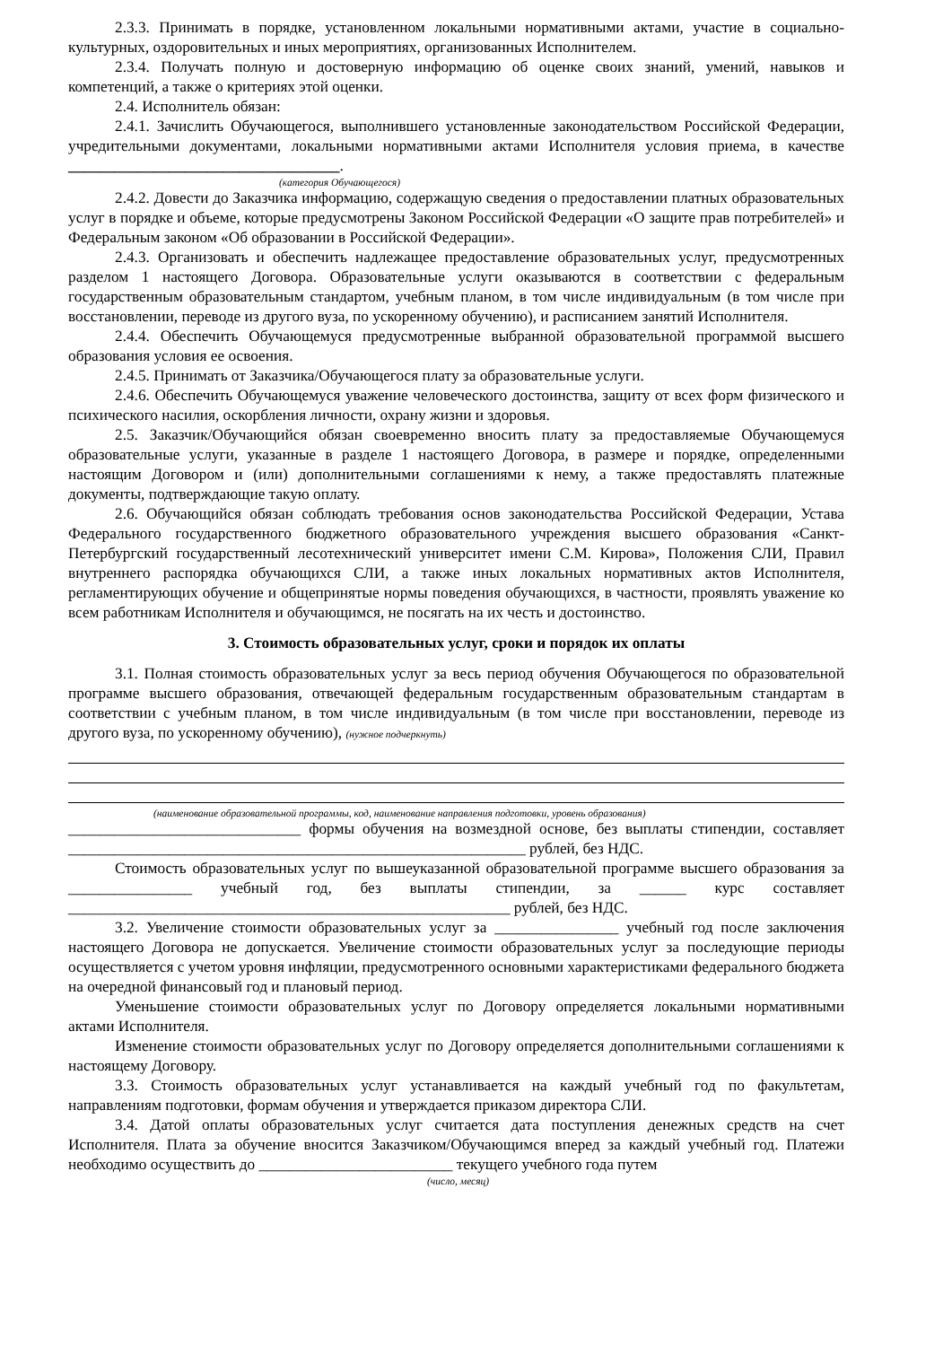2.3.3. Принимать в порядке, установленном локальными нормативными актами, участие в социально-культурных, оздоровительных и иных мероприятиях, организованных Исполнителем.
2.3.4. Получать полную и достоверную информацию об оценке своих знаний, умений, навыков и компетенций, а также о критериях этой оценки.
2.4. Исполнитель обязан:
2.4.1. Зачислить Обучающегося, выполнившего установленные законодательством Российской Федерации, учредительными документами, локальными нормативными актами Исполнителя условия приема, в качестве ___________________________________.
(категория Обучающегося)
2.4.2. Довести до Заказчика информацию, содержащую сведения о предоставлении платных образовательных услуг в порядке и объеме, которые предусмотрены Законом Российской Федерации «О защите прав потребителей» и Федеральным законом «Об образовании в Российской Федерации».
2.4.3. Организовать и обеспечить надлежащее предоставление образовательных услуг, предусмотренных разделом 1 настоящего Договора. Образовательные услуги оказываются в соответствии с федеральным государственным образовательным стандартом, учебным планом, в том числе индивидуальным (в том числе при восстановлении, переводе из другого вуза, по ускоренному обучению), и расписанием занятий Исполнителя.
2.4.4. Обеспечить Обучающемуся предусмотренные выбранной образовательной программой высшего образования условия ее освоения.
2.4.5. Принимать от Заказчика/Обучающегося плату за образовательные услуги.
2.4.6. Обеспечить Обучающемуся уважение человеческого достоинства, защиту от всех форм физического и психического насилия, оскорбления личности, охрану жизни и здоровья.
2.5. Заказчик/Обучающийся обязан своевременно вносить плату за предоставляемые Обучающемуся образовательные услуги, указанные в разделе 1 настоящего Договора, в размере и порядке, определенными настоящим Договором и (или) дополнительными соглашениями к нему, а также предоставлять платежные документы, подтверждающие такую оплату.
2.6. Обучающийся обязан соблюдать требования основ законодательства Российской Федерации, Устава Федерального государственного бюджетного образовательного учреждения высшего образования «Санкт-Петербургский государственный лесотехнический университет имени С.М. Кирова», Положения СЛИ, Правил внутреннего распорядка обучающихся СЛИ, а также иных локальных нормативных актов Исполнителя, регламентирующих обучение и общепринятые нормы поведения обучающихся, в частности, проявлять уважение ко всем работникам Исполнителя и обучающимся, не посягать на их честь и достоинство.
3. Стоимость образовательных услуг, сроки и порядок их оплаты
3.1. Полная стоимость образовательных услуг за весь период обучения Обучающегося по образовательной программе высшего образования, отвечающей федеральным государственным образовательным стандартам в соответствии с учебным планом, в том числе индивидуальным (в том числе при восстановлении, переводе из другого вуза, по ускоренному обучению), (нужное подчеркнуть)
(наименование образовательной программы, код, наименование направления подготовки, уровень образования)
______________________________ формы обучения на возмездной основе, без выплаты стипендии, составляет ___________________________________________________________ рублей, без НДС.
Стоимость образовательных услуг по вышеуказанной образовательной программе высшего образования за ________________ учебный год, без выплаты стипендии, за ______ курс составляет _________________________________________________________ рублей, без НДС.
3.2. Увеличение стоимости образовательных услуг за ________________ учебный год после заключения настоящего Договора не допускается. Увеличение стоимости образовательных услуг за последующие периоды осуществляется с учетом уровня инфляции, предусмотренного основными характеристиками федерального бюджета на очередной финансовый год и плановый период.
Уменьшение стоимости образовательных услуг по Договору определяется локальными нормативными актами Исполнителя.
Изменение стоимости образовательных услуг по Договору определяется дополнительными соглашениями к настоящему Договору.
3.3. Стоимость образовательных услуг устанавливается на каждый учебный год по факультетам, направлениям подготовки, формам обучения и утверждается приказом директора СЛИ.
3.4. Датой оплаты образовательных услуг считается дата поступления денежных средств на счет Исполнителя. Плата за обучение вносится Заказчиком/Обучающимся вперед за каждый учебный год. Платежи необходимо осуществить до _________________________ текущего учебного года путем
(число, месяц)